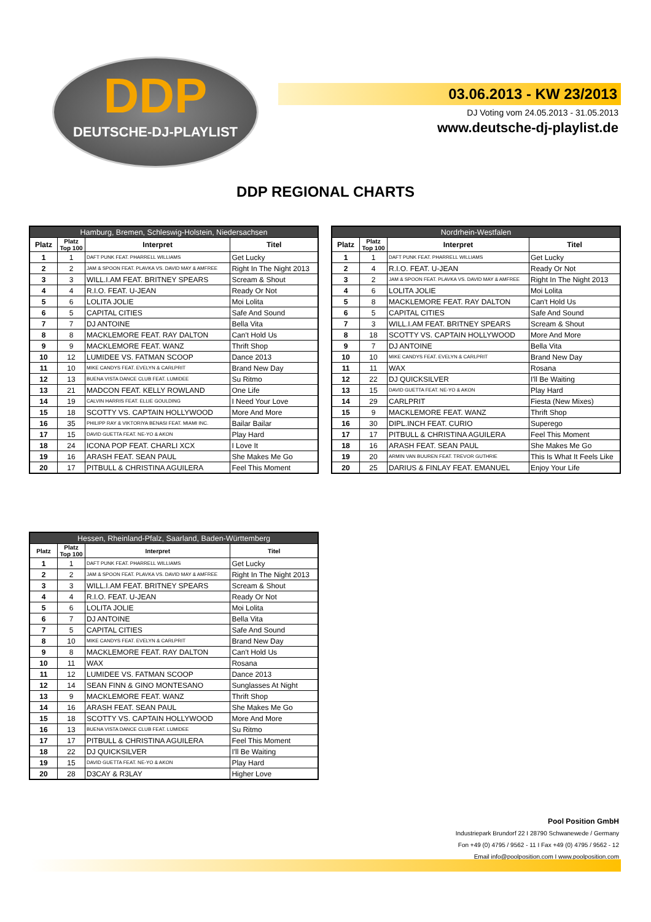DDP
DEUTSCHE-DJ-PLAYLIST
03.06.2013 - KW 23/2013
DJ Voting vom 24.05.2013 - 31.05.2013
www.deutsche-dj-playlist.de
DDP REGIONAL CHARTS
| Hamburg, Bremen, Schleswig-Holstein, Niedersachsen | | | |
| --- | --- | --- | --- |
| Platz | Platz Top 100 | Interpret | Titel |
| 1 | 1 | DAFT PUNK FEAT. PHARRELL WILLIAMS | Get Lucky |
| 2 | 2 | JAM & SPOON FEAT. PLAVKA VS. DAVID MAY & AMFREE | Right In The Night 2013 |
| 3 | 3 | WILL.I.AM FEAT. BRITNEY SPEARS | Scream & Shout |
| 4 | 4 | R.I.O. FEAT. U-JEAN | Ready Or Not |
| 5 | 6 | LOLITA JOLIE | Moi Lolita |
| 6 | 5 | CAPITAL CITIES | Safe And Sound |
| 7 | 7 | DJ ANTOINE | Bella Vita |
| 8 | 8 | MACKLEMORE FEAT. RAY DALTON | Can't Hold Us |
| 9 | 9 | MACKLEMORE FEAT. WANZ | Thrift Shop |
| 10 | 12 | LUMIDEE VS. FATMAN SCOOP | Dance 2013 |
| 11 | 10 | MIKE CANDYS FEAT. EVELYN & CARLPRIT | Brand New Day |
| 12 | 13 | BUENA VISTA DANCE CLUB FEAT. LUMIDEE | Su Ritmo |
| 13 | 21 | MADCON FEAT. KELLY ROWLAND | One Life |
| 14 | 19 | CALVIN HARRIS FEAT. ELLIE GOULDING | I Need Your Love |
| 15 | 18 | SCOTTY VS. CAPTAIN HOLLYWOOD | More And More |
| 16 | 35 | PHILIPP RAY & VIKTORIYA BENASI FEAT. MIAMI INC. | Bailar Bailar |
| 17 | 15 | DAVID GUETTA FEAT. NE-YO & AKON | Play Hard |
| 18 | 24 | ICONA POP FEAT. CHARLI XCX | I Love It |
| 19 | 16 | ARASH FEAT. SEAN PAUL | She Makes Me Go |
| 20 | 17 | PITBULL & CHRISTINA AGUILERA | Feel This Moment |
| Nordrhein-Westfalen | | | |
| --- | --- | --- | --- |
| Platz | Platz Top 100 | Interpret | Titel |
| 1 | 1 | DAFT PUNK FEAT. PHARRELL WILLIAMS | Get Lucky |
| 2 | 4 | R.I.O. FEAT. U-JEAN | Ready Or Not |
| 3 | 2 | JAM & SPOON FEAT. PLAVKA VS. DAVID MAY & AMFREE | Right In The Night 2013 |
| 4 | 6 | LOLITA JOLIE | Moi Lolita |
| 5 | 8 | MACKLEMORE FEAT. RAY DALTON | Can't Hold Us |
| 6 | 5 | CAPITAL CITIES | Safe And Sound |
| 7 | 3 | WILL.I.AM FEAT. BRITNEY SPEARS | Scream & Shout |
| 8 | 18 | SCOTTY VS. CAPTAIN HOLLYWOOD | More And More |
| 9 | 7 | DJ ANTOINE | Bella Vita |
| 10 | 10 | MIKE CANDYS FEAT. EVELYN & CARLPRIT | Brand New Day |
| 11 | 11 | WAX | Rosana |
| 12 | 22 | DJ QUICKSILVER | I'll Be Waiting |
| 13 | 15 | DAVID GUETTA FEAT. NE-YO & AKON | Play Hard |
| 14 | 29 | CARLPRIT | Fiesta (New Mixes) |
| 15 | 9 | MACKLEMORE FEAT. WANZ | Thrift Shop |
| 16 | 30 | DIPL.INCH FEAT. CURIO | Superego |
| 17 | 17 | PITBULL & CHRISTINA AGUILERA | Feel This Moment |
| 18 | 16 | ARASH FEAT. SEAN PAUL | She Makes Me Go |
| 19 | 20 | ARMIN VAN BUUREN FEAT. TREVOR GUTHRIE | This Is What It Feels Like |
| 20 | 25 | DARIUS & FINLAY FEAT. EMANUEL | Enjoy Your Life |
| Hessen, Rheinland-Pfalz, Saarland, Baden-Württemberg | | | |
| --- | --- | --- | --- |
| Platz | Platz Top 100 | Interpret | Titel |
| 1 | 1 | DAFT PUNK FEAT. PHARRELL WILLIAMS | Get Lucky |
| 2 | 2 | JAM & SPOON FEAT. PLAVKA VS. DAVID MAY & AMFREE | Right In The Night 2013 |
| 3 | 3 | WILL.I.AM FEAT. BRITNEY SPEARS | Scream & Shout |
| 4 | 4 | R.I.O. FEAT. U-JEAN | Ready Or Not |
| 5 | 6 | LOLITA JOLIE | Moi Lolita |
| 6 | 7 | DJ ANTOINE | Bella Vita |
| 7 | 5 | CAPITAL CITIES | Safe And Sound |
| 8 | 10 | MIKE CANDYS FEAT. EVELYN & CARLPRIT | Brand New Day |
| 9 | 8 | MACKLEMORE FEAT. RAY DALTON | Can't Hold Us |
| 10 | 11 | WAX | Rosana |
| 11 | 12 | LUMIDEE VS. FATMAN SCOOP | Dance 2013 |
| 12 | 14 | SEAN FINN & GINO MONTESANO | Sunglasses At Night |
| 13 | 9 | MACKLEMORE FEAT. WANZ | Thrift Shop |
| 14 | 16 | ARASH FEAT. SEAN PAUL | She Makes Me Go |
| 15 | 18 | SCOTTY VS. CAPTAIN HOLLYWOOD | More And More |
| 16 | 13 | BUENA VISTA DANCE CLUB FEAT. LUMIDEE | Su Ritmo |
| 17 | 17 | PITBULL & CHRISTINA AGUILERA | Feel This Moment |
| 18 | 22 | DJ QUICKSILVER | I'll Be Waiting |
| 19 | 15 | DAVID GUETTA FEAT. NE-YO & AKON | Play Hard |
| 20 | 28 | D3CAY & R3LAY | Higher Love |
Pool Position GmbH
Industriepark Brundorf 22 I 28790 Schwanewede / Germany
Fon +49 (0) 4795 / 9562 - 11 I Fax +49 (0) 4795 / 9562 - 12
Email info@poolposition.com I www.poolposition.com